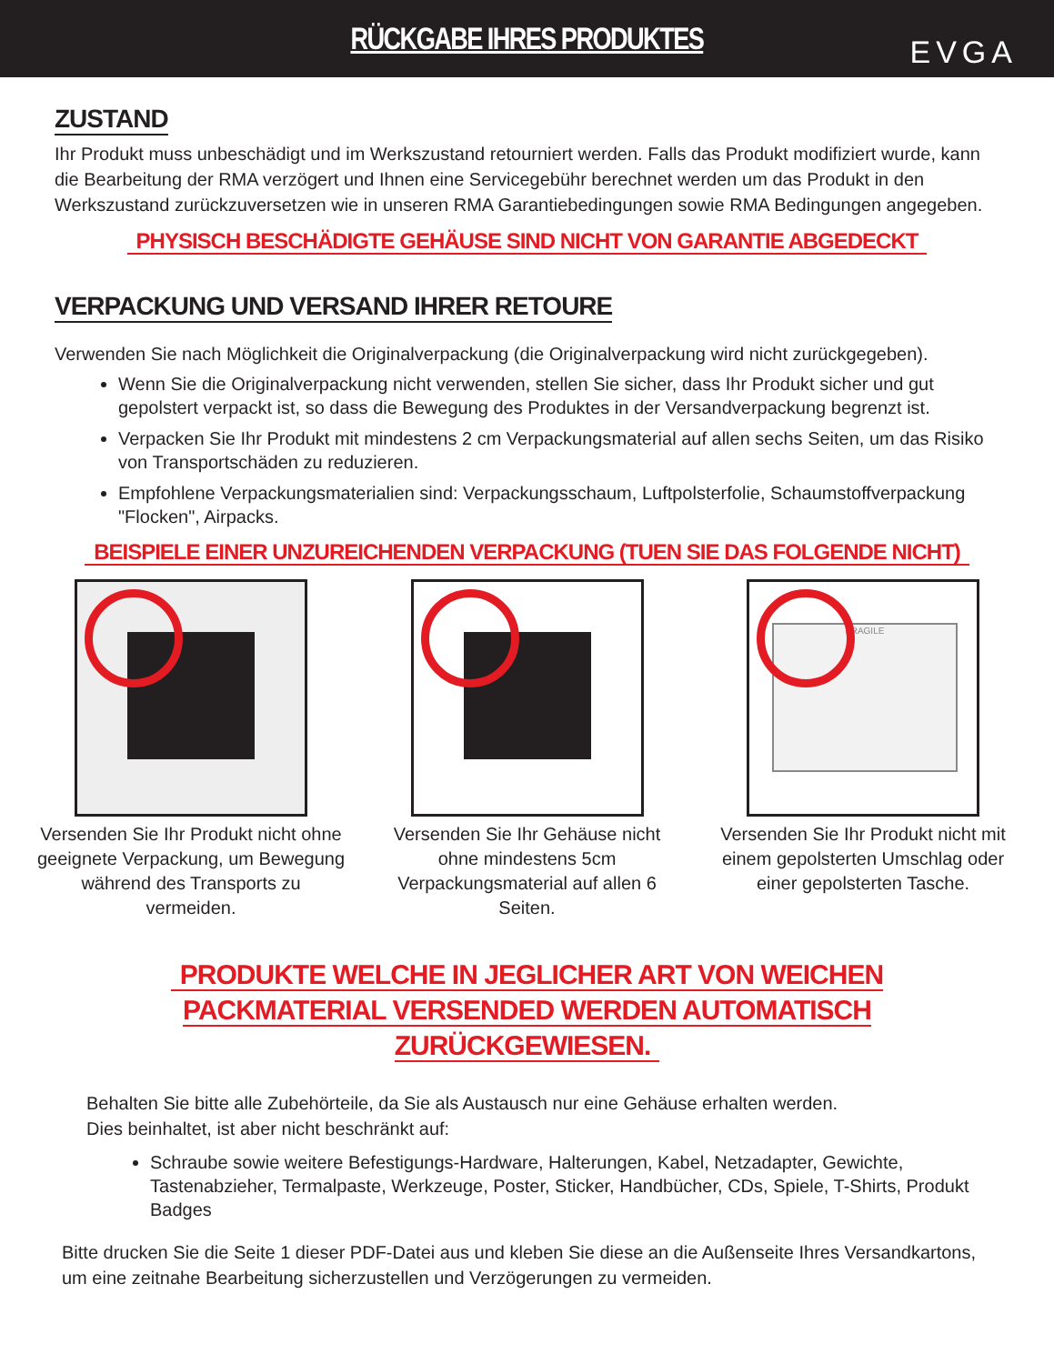RÜCKGABE IHRES PRODUKTES
EVGA
ZUSTAND
Ihr Produkt muss unbeschädigt und im Werkszustand retourniert werden. Falls das Produkt modifiziert wurde, kann die Bearbeitung der RMA verzögert und Ihnen eine Servicegebühr berechnet werden um das Produkt in den Werkszustand zurückzuversetzen wie in unseren RMA Garantiebedingungen sowie RMA Bedingungen angegeben.
PHYSISCH BESCHÄDIGTE GEHÄUSE SIND NICHT VON GARANTIE ABGEDECKT
VERPACKUNG UND VERSAND IHRER RETOURE
Verwenden Sie nach Möglichkeit die Originalverpackung (die Originalverpackung wird nicht zurückgegeben).
Wenn Sie die Originalverpackung nicht verwenden, stellen Sie sicher, dass Ihr Produkt sicher und gut gepolstert verpackt ist, so dass die Bewegung des Produktes in der Versandverpackung begrenzt ist.
Verpacken Sie Ihr Produkt mit mindestens 2 cm Verpackungsmaterial auf allen sechs Seiten, um das Risiko von Transportschäden zu reduzieren.
Empfohlene Verpackungsmaterialien sind: Verpackungsschaum, Luftpolsterfolie, Schaumstoffverpackung "Flocken", Airpacks.
BEISPIELE EINER UNZUREICHENDEN VERPACKUNG (TUEN SIE DAS FOLGENDE NICHT)
Versenden Sie Ihr Produkt nicht ohne geeignete Verpackung, um Bewegung während des Transports zu vermeiden.
Versenden Sie Ihr Gehäuse nicht ohne mindestens 5cm Verpackungsmaterial auf allen 6 Seiten.
FRAGILE
Versenden Sie Ihr Produkt nicht mit einem gepolsterten Umschlag oder einer gepolsterten Tasche.
PRODUKTE WELCHE IN JEGLICHER ART VON WEICHEN
PACKMATERIAL VERSENDED WERDEN AUTOMATISCH ZURÜCKGEWIESEN.
Behalten Sie bitte alle Zubehörteile, da Sie als Austausch nur eine Gehäuse erhalten werden.
Dies beinhaltet, ist aber nicht beschränkt auf:
Schraube sowie weitere Befestigungs-Hardware, Halterungen, Kabel, Netzadapter, Gewichte, Tastenabzieher, Termalpaste, Werkzeuge, Poster, Sticker, Handbücher, CDs, Spiele, T-Shirts, Produkt Badges
Bitte drucken Sie die Seite 1 dieser PDF-Datei aus und kleben Sie diese an die Außenseite Ihres Versandkartons, um eine zeitnahe Bearbeitung sicherzustellen und Verzögerungen zu vermeiden.